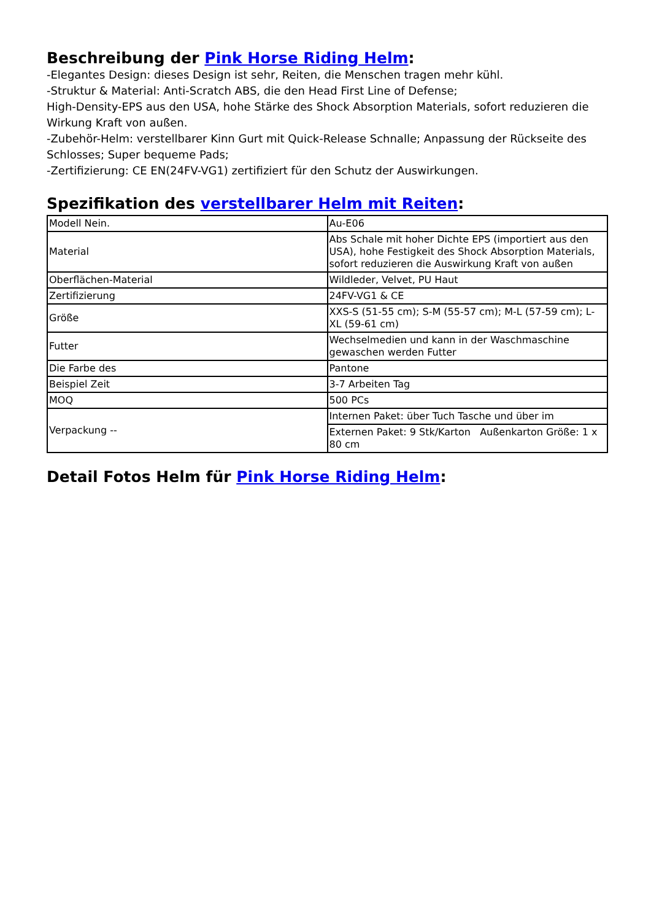Beschreibung der Pink Horse Riding Helm:
-Elegantes Design: dieses Design ist sehr, Reiten, die Menschen tragen mehr kühl.
-Struktur & Material: Anti-Scratch ABS, die den Head First Line of Defense;
High-Density-EPS aus den USA, hohe Stärke des Shock Absorption Materials, sofort reduzieren die Wirkung Kraft von außen.
-Zubehör-Helm: verstellbarer Kinn Gurt mit Quick-Release Schnalle; Anpassung der Rückseite des Schlosses; Super bequeme Pads;
-Zertifizierung: CE EN(24FV-VG1) zertifiziert für den Schutz der Auswirkungen.
Spezifikation des verstellbarer Helm mit Reiten:
| Modell Nein. | Au-E06 |
| Material | Abs Schale mit hoher Dichte EPS (importiert aus den USA), hohe Festigkeit des Shock Absorption Materials, sofort reduzieren die Auswirkung Kraft von außen |
| Oberflächen-Material | Wildleder, Velvet, PU Haut |
| Zertifizierung | 24FV-VG1 & CE |
| Größe | XXS-S (51-55 cm); S-M (55-57 cm); M-L (57-59 cm); L-XL (59-61 cm) |
| Futter | Wechselmedien und kann in der Waschmaschine gewaschen werden Futter |
| Die Farbe des | Pantone |
| Beispiel Zeit | 3-7 Arbeiten Tag |
| MOQ | 500 PCs |
| Verpackung -- | Internen Paket: über Tuch Tasche und über im |
| | Externen Paket: 9 Stk/Karton Außenkarton Größe: 1 x 80 cm |
Detail Fotos Helm für Pink Horse Riding Helm: